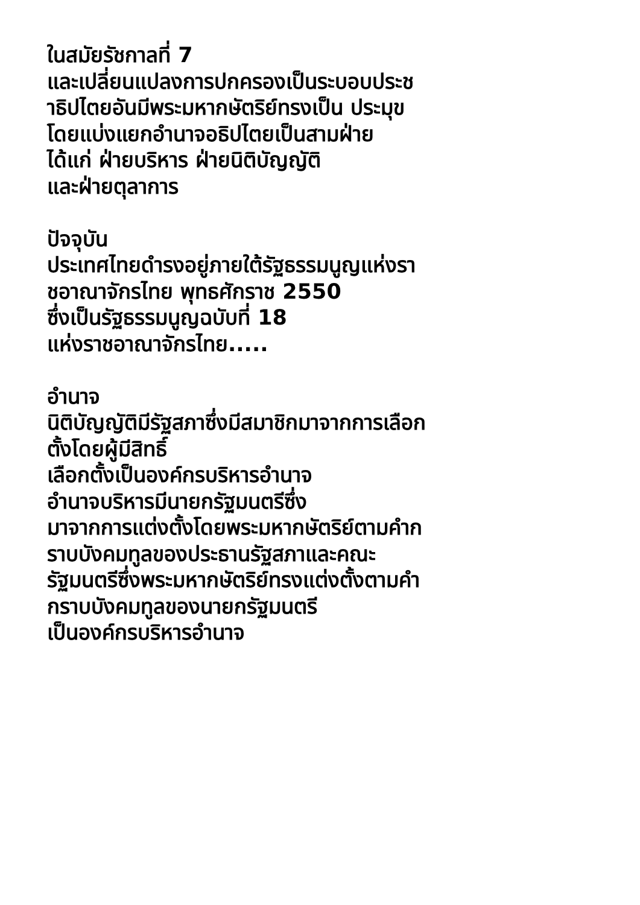ในสมัยรัชกาลที่ 7
และเปลี่ยนแปลงการปกครองเป็นระบอบประช
าธิปไตยอันมีพระมหากษัตริย์ทรงเป็น ประมุข
โดยแบ่งแยกอำนาจอธิปไตยเป็นสามฝ่าย
ได้แก่ ฝ่ายบริหาร ฝ่ายนิติบัญญัติ
และฝ่ายตุลาการ
ปัจจุบัน
ประเทศไทยดำรงอยู่ภายใต้รัฐธรรมนูญแห่งรา
ชอาณาจักรไทย พุทธศักราช 2550
ซึ่งเป็นรัฐธรรมนูญฉบับที่ 18
แห่งราชอาณาจักรไทย.....
อำนาจ
นิติบัญญัติมีรัฐสภาซึ่งมีสมาชิกมาจากการเลือก
ตั้งโดยผู้มีสิทธิ์
เลือกตั้งเป็นองค์กรบริหารอำนาจ
อำนาจบริหารมีนายกรัฐมนตรีซึ่ง
มาจากการแต่งตั้งโดยพระมหากษัตริย์ตามคำก
ราบบังคมทูลของประธานรัฐสภาและคณะ
รัฐมนตรีซึ่งพระมหากษัตริย์ทรงแต่งตั้งตามคำ
กราบบังคมทูลของนายกรัฐมนตรี
เป็นองค์กรบริหารอำนาจ